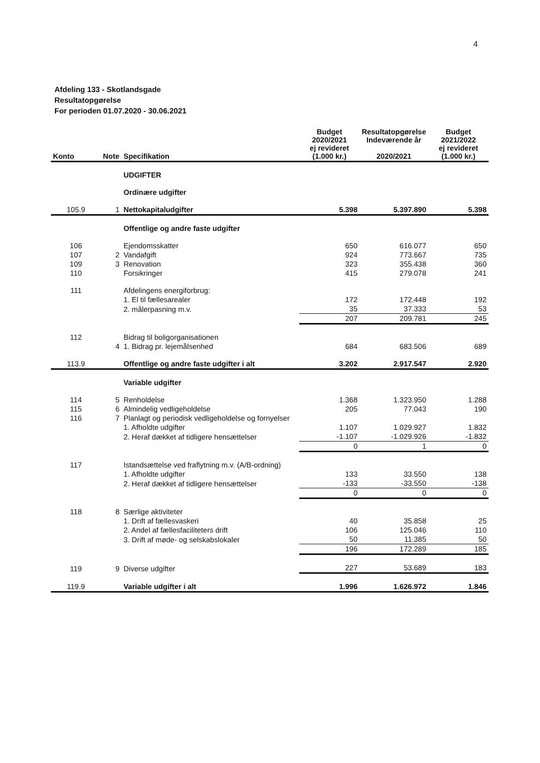4
Afdeling 133 - Skotlandsgade
Resultatopgørelse
For perioden 01.07.2020 - 30.06.2021
| Konto | Note | Specifikation | Budget 2020/2021 ej revideret (1.000 kr.) | Resultatopgørelse Indeværende år 2020/2021 | Budget 2021/2022 ej revideret (1.000 kr.) |
| --- | --- | --- | --- | --- | --- |
| | | UDGIFTER | | | |
| | | Ordinære udgifter | | | |
| 105.9 | 1 | Nettokapitaludgifter | 5.398 | 5.397.890 | 5.398 |
| | | Offentlige og andre faste udgifter | | | |
| 106 | | Ejendomsskatter | 650 | 616.077 | 650 |
| 107 | 2 | Vandafgift | 924 | 773.667 | 735 |
| 109 | 3 | Renovation | 323 | 355.438 | 360 |
| 110 | | Forsikringer | 415 | 279.078 | 241 |
| 111 | | Afdelingens energiforbrug: | | | |
| | | 1. El til fællesarealer | 172 | 172.448 | 192 |
| | | 2. målerpasning m.v. | 35 | 37.333 | 53 |
| | | | 207 | 209.781 | 245 |
| 112 | | Bidrag til boligorganisationen | | | |
| | 4 | 1. Bidrag pr. lejemålsenhed | 684 | 683.506 | 689 |
| 113.9 | | Offentlige og andre faste udgifter i alt | 3.202 | 2.917.547 | 2.920 |
| | | Variable udgifter | | | |
| 114 | 5 | Renholdelse | 1.368 | 1.323.950 | 1.288 |
| 115 | 6 | Almindelig vedligeholdelse | 205 | 77.043 | 190 |
| 116 | 7 | Planlagt og periodisk vedligeholdelse og fornyelser | | | |
| | | 1. Afholdte udgifter | 1.107 | 1.029.927 | 1.832 |
| | | 2. Heraf dækket af tidligere hensættelser | -1.107 | -1.029.926 | -1.832 |
| | | | 0 | 1 | 0 |
| 117 | | Istandsættelse ved fraflytning m.v. (A/B-ordning) | | | |
| | | 1. Afholdte udgifter | 133 | 33.550 | 138 |
| | | 2. Heraf dækket af tidligere hensættelser | -133 | -33.550 | -138 |
| | | | 0 | 0 | 0 |
| 118 | 8 | Særlige aktiviteter | | | |
| | | 1. Drift af fællesvaskeri | 40 | 35.858 | 25 |
| | | 2. Andel af fællesfaciliteters drift | 106 | 125.046 | 110 |
| | | 3. Drift af møde- og selskabslokaler | 50 | 11.385 | 50 |
| | | | 196 | 172.289 | 185 |
| 119 | 9 | Diverse udgifter | 227 | 53.689 | 183 |
| 119.9 | | Variable udgifter i alt | 1.996 | 1.626.972 | 1.846 |